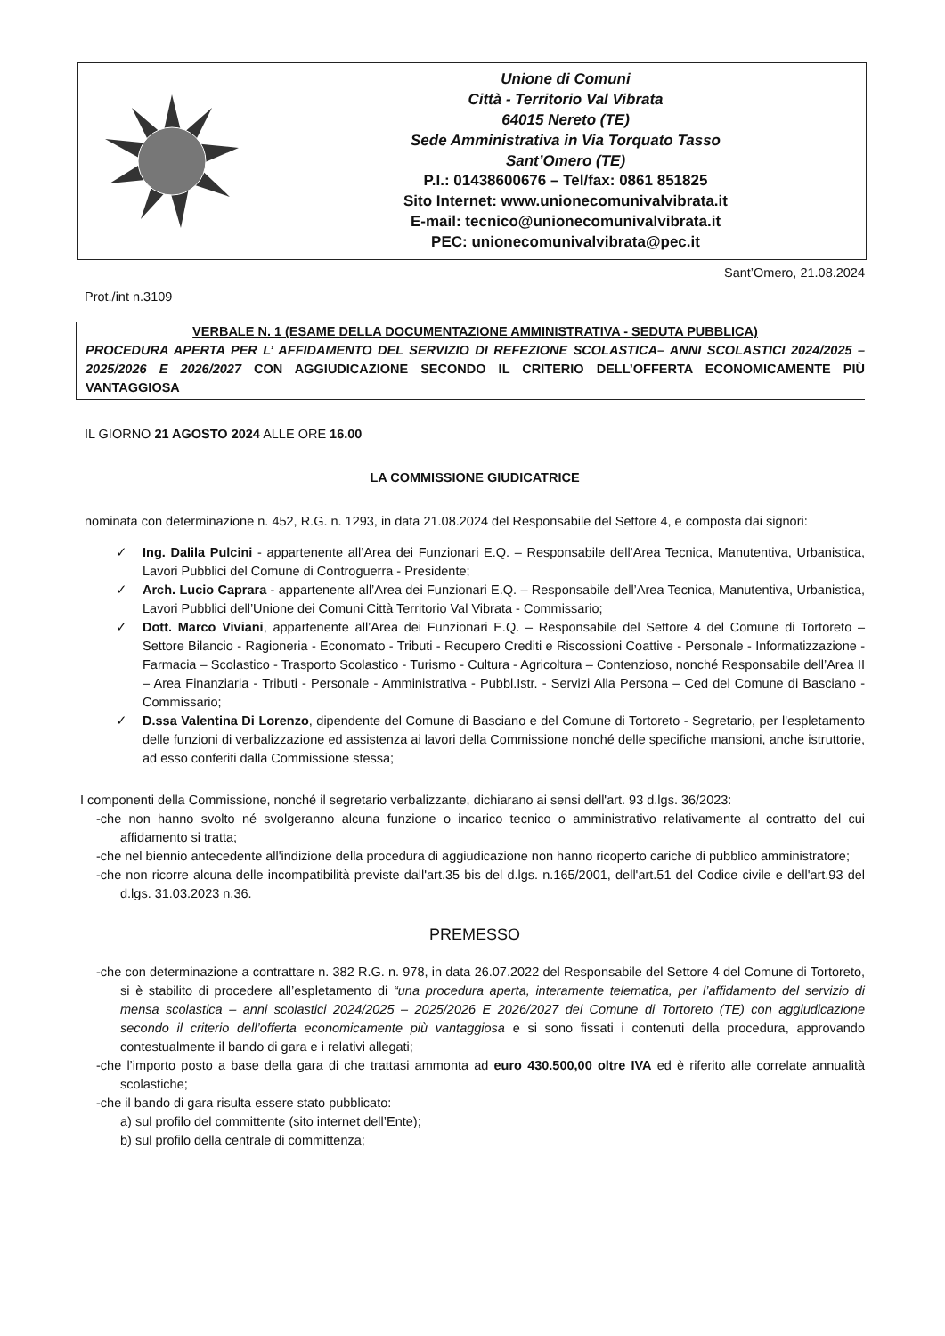Unione di Comuni
Città - Territorio Val Vibrata
64015 Nereto (TE)
Sede Amministrativa in Via Torquato Tasso
Sant’Omero (TE)
P.I.: 01438600676 – Tel/fax: 0861 851825
Sito Internet: www.unionecomunivalvibrata.it
E-mail: tecnico@unionecomunivalvibrata.it
PEC: unionecomunivalvibrata@pec.it
Sant’Omero, 21.08.2024
Prot./int n.3109
VERBALE N. 1 (ESAME DELLA DOCUMENTAZIONE AMMINISTRATIVA - SEDUTA PUBBLICA)
PROCEDURA APERTA PER L’ AFFIDAMENTO DEL SERVIZIO DI REFEZIONE SCOLASTICA– ANNI SCOLASTICI 2024/2025 – 2025/2026 E 2026/2027 CON AGGIUDICAZIONE SECONDO IL CRITERIO DELL’OFFERTA ECONOMICAMENTE PIÙ VANTAGGIOSA
IL GIORNO 21 AGOSTO 2024 ALLE ORE 16.00
LA COMMISSIONE GIUDICATRICE
nominata con determinazione n. 452, R.G. n. 1293, in data 21.08.2024 del Responsabile del Settore 4, e composta dai signori:
✓ Ing. Dalila Pulcini - appartenente all’Area dei Funzionari E.Q. – Responsabile dell’Area Tecnica, Manutentiva, Urbanistica, Lavori Pubblici del Comune di Controguerra - Presidente;
✓ Arch. Lucio Caprara - appartenente all’Area dei Funzionari E.Q. – Responsabile dell’Area Tecnica, Manutentiva, Urbanistica, Lavori Pubblici dell’Unione dei Comuni Città Territorio Val Vibrata - Commissario;
✓ Dott. Marco Viviani, appartenente all’Area dei Funzionari E.Q. – Responsabile del Settore 4 del Comune di Tortoreto – Settore Bilancio - Ragioneria - Economato - Tributi - Recupero Crediti e Riscossioni Coattive - Personale - Informatizzazione - Farmacia – Scolastico - Trasporto Scolastico - Turismo - Cultura - Agricoltura – Contenzioso, nonché Responsabile dell’Area II – Area Finanziaria - Tributi - Personale - Amministrativa - Pubbl.Istr. - Servizi Alla Persona – Ced del Comune di Basciano - Commissario;
✓ D.ssa Valentina Di Lorenzo, dipendente del Comune di Basciano e del Comune di Tortoreto - Segretario, per l'espletamento delle funzioni di verbalizzazione ed assistenza ai lavori della Commissione nonché delle specifiche mansioni, anche istruttorie, ad esso conferiti dalla Commissione stessa;
I componenti della Commissione, nonché il segretario verbalizzante, dichiarano ai sensi dell'art. 93 d.lgs. 36/2023:
-che non hanno svolto né svolgeranno alcuna funzione o incarico tecnico o amministrativo relativamente al contratto del cui affidamento si tratta;
-che nel biennio antecedente all'indizione della procedura di aggiudicazione non hanno ricoperto cariche di pubblico amministratore;
-che non ricorre alcuna delle incompatibilità previste dall'art.35 bis del d.lgs. n.165/2001, dell'art.51 del Codice civile e dell'art.93 del d.lgs. 31.03.2023 n.36.
PREMESSO
-che con determinazione a contrattare n. 382 R.G. n. 978, in data 26.07.2022 del Responsabile del Settore 4 del Comune di Tortoreto, si è stabilito di procedere all’espletamento di “una procedura aperta, interamente telematica, per l’affidamento del servizio di mensa scolastica – anni scolastici 2024/2025 – 2025/2026 E 2026/2027 del Comune di Tortoreto (TE) con aggiudicazione secondo il criterio dell’offerta economicamente più vantaggiosa e si sono fissati i contenuti della procedura, approvando contestualmente il bando di gara e i relativi allegati;
-che l’importo posto a base della gara di che trattasi ammonta ad euro 430.500,00 oltre IVA ed è riferito alle correlate annualità scolastiche;
-che il bando di gara risulta essere stato pubblicato:
a) sul profilo del committente (sito internet dell’Ente);
b) sul profilo della centrale di committenza;